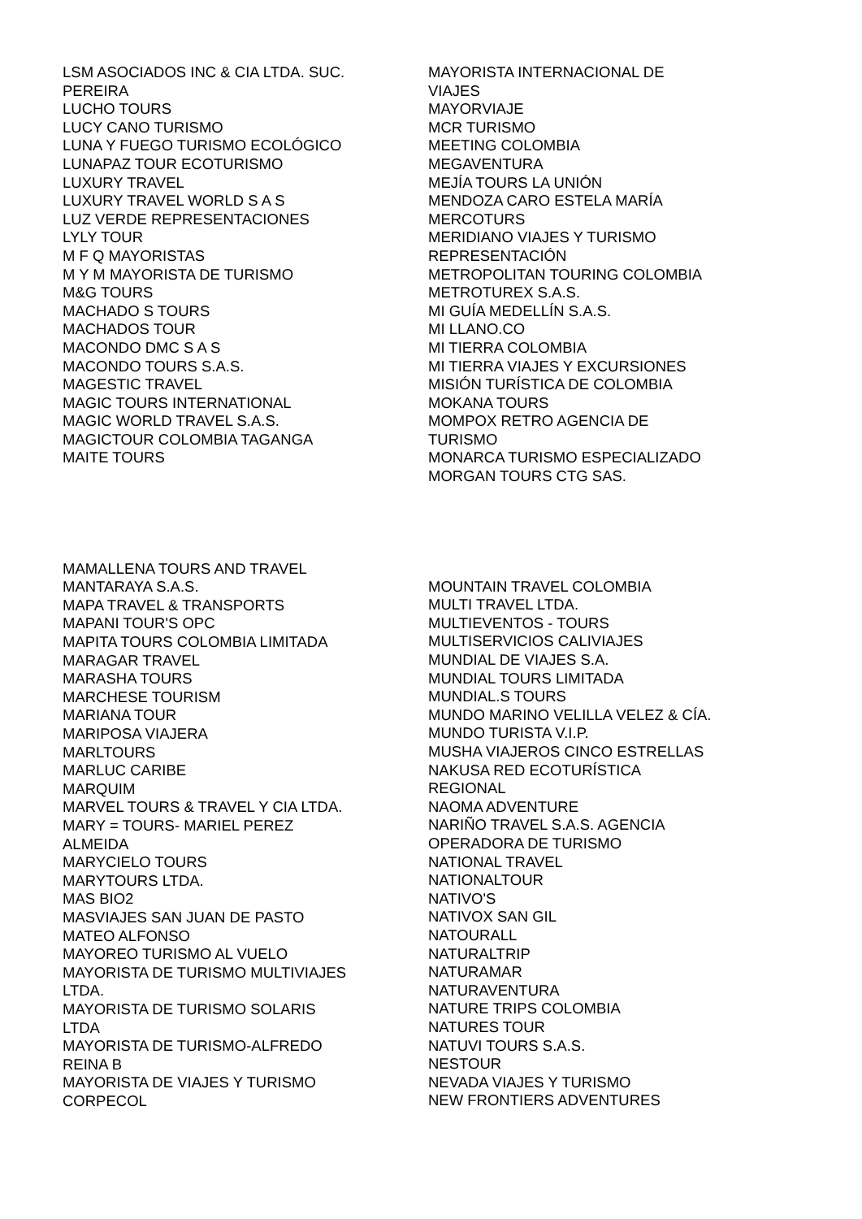LSM ASOCIADOS INC & CIA LTDA. SUC.
PEREIRA
LUCHO TOURS
LUCY CANO TURISMO
LUNA Y FUEGO TURISMO ECOLÓGICO
LUNAPAZ TOUR ECOTURISMO
LUXURY TRAVEL
LUXURY TRAVEL WORLD S A S
LUZ VERDE REPRESENTACIONES
LYLY TOUR
M F Q MAYORISTAS
M Y M MAYORISTA DE TURISMO
M&G TOURS
MACHADO S TOURS
MACHADOS TOUR
MACONDO DMC S A S
MACONDO TOURS S.A.S.
MAGESTIC TRAVEL
MAGIC TOURS INTERNATIONAL
MAGIC WORLD TRAVEL S.A.S.
MAGICTOUR COLOMBIA TAGANGA
MAITE TOURS
MAYORISTA INTERNACIONAL DE
VIAJES
MAYORVIAJE
MCR TURISMO
MEETING COLOMBIA
MEGAVENTURA
MEJÍA TOURS LA UNIÓN
MENDOZA CARO ESTELA MARÍA
MERCOTURS
MERIDIANO VIAJES Y TURISMO
REPRESENTACIÓN
METROPOLITAN TOURING COLOMBIA
METROTUREX S.A.S.
MI GUÍA MEDELLÍN S.A.S.
MI LLANO.CO
MI TIERRA COLOMBIA
MI TIERRA VIAJES Y EXCURSIONES
MISIÓN TURÍSTICA DE COLOMBIA
MOKANA TOURS
MOMPOX RETRO AGENCIA DE
TURISMO
MONARCA TURISMO ESPECIALIZADO
MORGAN TOURS CTG SAS.
MAMALLENA TOURS AND TRAVEL
MANTARAYA S.A.S.
MAPA TRAVEL & TRANSPORTS
MAPANI TOUR'S OPC
MAPITA TOURS COLOMBIA LIMITADA
MARAGAR TRAVEL
MARASHA TOURS
MARCHESE TOURISM
MARIANA TOUR
MARIPOSA VIAJERA
MARLTOURS
MARLUC CARIBE
MARQUIM
MARVEL TOURS & TRAVEL Y CIA LTDA.
MARY = TOURS- MARIEL PEREZ
ALMEIDA
MARYCIELO TOURS
MARYTOURS LTDA.
MAS BIO2
MASVIAJES SAN JUAN DE PASTO
MATEO ALFONSO
MAYOREO TURISMO AL VUELO
MAYORISTA DE TURISMO MULTIVIAJES
LTDA.
MAYORISTA DE TURISMO SOLARIS
LTDA
MAYORISTA DE TURISMO-ALFREDO
REINA B
MAYORISTA DE VIAJES Y TURISMO
CORPECOL
MOUNTAIN TRAVEL COLOMBIA
MULTI TRAVEL LTDA.
MULTIEVENTOS - TOURS
MULTISERVICIOS CALIVIAJES
MUNDIAL DE VIAJES S.A.
MUNDIAL TOURS LIMITADA
MUNDIAL.S TOURS
MUNDO MARINO VELILLA VELEZ & CÍA.
MUNDO TURISTA V.I.P.
MUSHA VIAJEROS CINCO ESTRELLAS
NAKUSA RED ECOTURÍSTICA
REGIONAL
NAOMA ADVENTURE
NARIÑO TRAVEL S.A.S. AGENCIA
OPERADORA DE TURISMO
NATIONAL TRAVEL
NATIONALTOUR
NATIVO'S
NATIVOX SAN GIL
NATOURALL
NATURALTRIP
NATURAMAR
NATURAVENTURA
NATURE TRIPS COLOMBIA
NATURES TOUR
NATUVI TOURS S.A.S.
NESTOUR
NEVADA VIAJES Y TURISMO
NEW FRONTIERS ADVENTURES